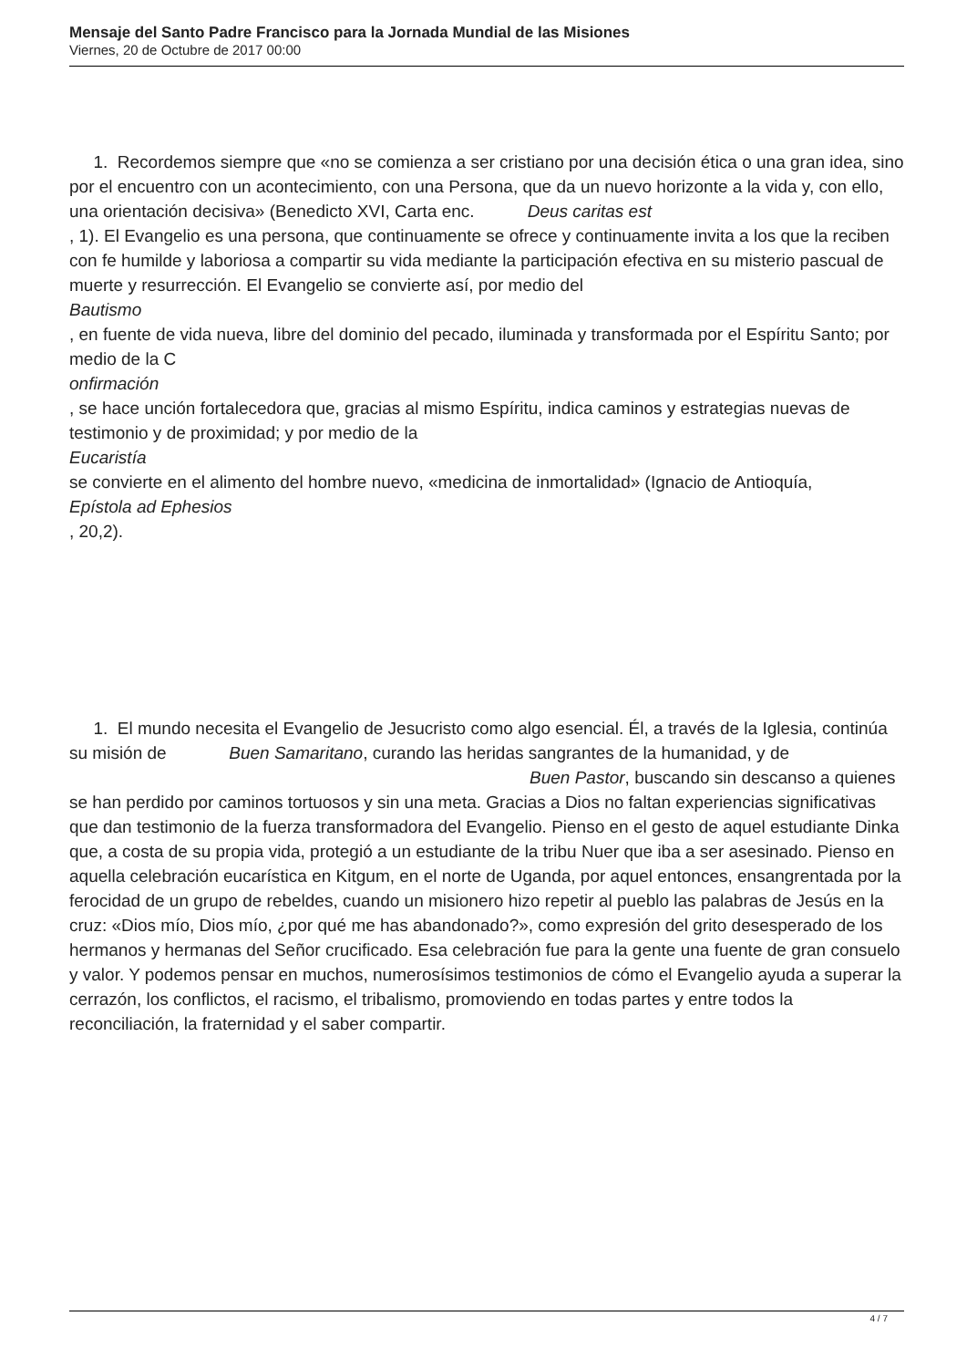Mensaje del Santo Padre Francisco para la Jornada Mundial de las Misiones
Viernes, 20 de Octubre de 2017 00:00
1. Recordemos siempre que «no se comienza a ser cristiano por una decisión ética o una gran idea, sino por el encuentro con un acontecimiento, con una Persona, que da un nuevo horizonte a la vida y, con ello, una orientación decisiva» (Benedicto XVI, Carta enc. Deus caritas est
, 1). El Evangelio es una persona, que continuamente se ofrece y continuamente invita a los que la reciben con fe humilde y laboriosa a compartir su vida mediante la participación efectiva en su misterio pascual de muerte y resurrección. El Evangelio se convierte así, por medio del
Bautismo
, en fuente de vida nueva, libre del dominio del pecado, iluminada y transformada por el Espíritu Santo; por medio de la C
onfirmación
, se hace unción fortalecedora que, gracias al mismo Espíritu, indica caminos y estrategias nuevas de testimonio y de proximidad; y por medio de la
Eucaristía
se convierte en el alimento del hombre nuevo, «medicina de inmortalidad» (Ignacio de Antioquía,
Epístola ad Ephesios
, 20,2).
1. El mundo necesita el Evangelio de Jesucristo como algo esencial. Él, a través de la Iglesia, continúa su misión de Buen Samaritano, curando las heridas sangrantes de la humanidad, y de Buen Pastor, buscando sin descanso a quienes se han perdido por caminos tortuosos y sin una meta. Gracias a Dios no faltan experiencias significativas que dan testimonio de la fuerza transformadora del Evangelio. Pienso en el gesto de aquel estudiante Dinka que, a costa de su propia vida, protegió a un estudiante de la tribu Nuer que iba a ser asesinado. Pienso en aquella celebración eucarística en Kitgum, en el norte de Uganda, por aquel entonces, ensangrentada por la ferocidad de un grupo de rebeldes, cuando un misionero hizo repetir al pueblo las palabras de Jesús en la cruz: «Dios mío, Dios mío, ¿por qué me has abandonado?», como expresión del grito desesperado de los hermanos y hermanas del Señor crucificado. Esa celebración fue para la gente una fuente de gran consuelo y valor. Y podemos pensar en muchos, numerosísimos testimonios de cómo el Evangelio ayuda a superar la cerrazón, los conflictos, el racismo, el tribalismo, promoviendo en todas partes y entre todos la reconciliación, la fraternidad y el saber compartir.
4 / 7